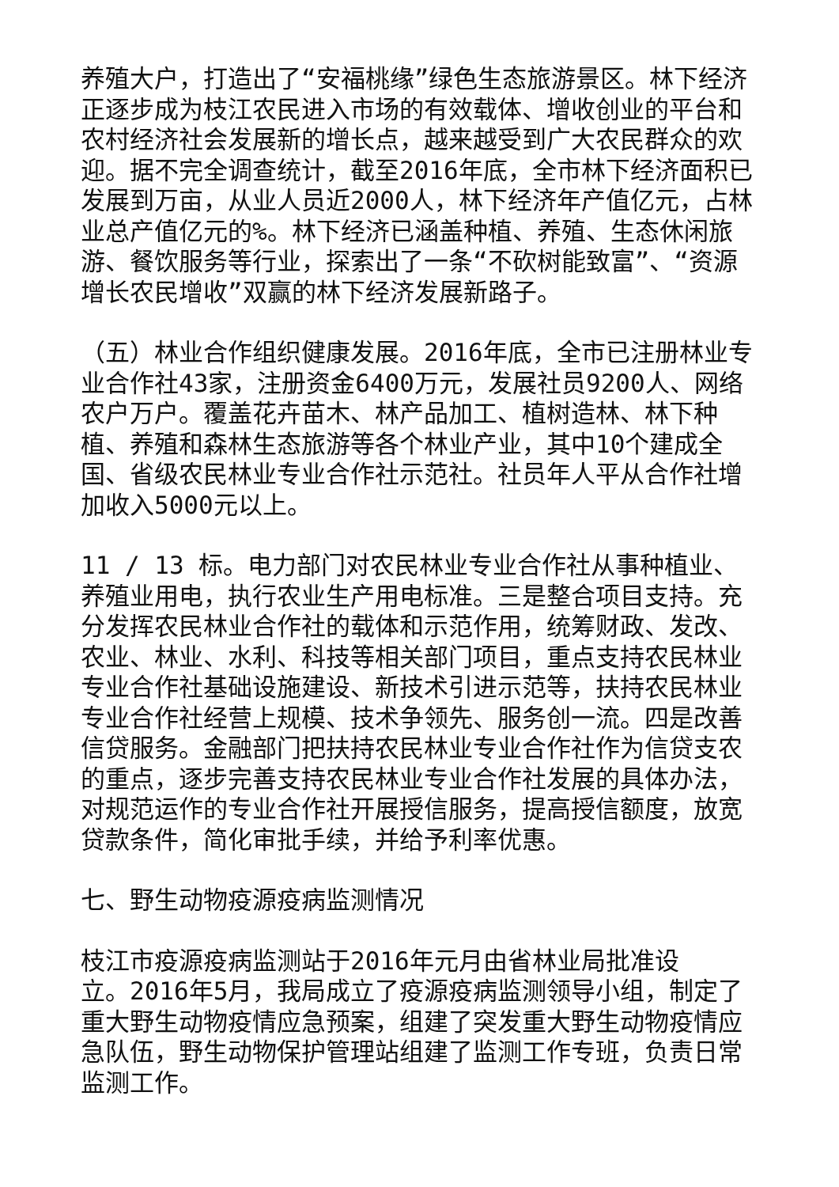养殖大户，打造出了“安福桃缘”绿色生态旅游景区。林下经济正逐步成为枝江农民进入市场的有效载体、增收创业的平台和农村经济社会发展新的增长点，越来越受到广大农民群众的欢迎。据不完全调查统计，截至2016年底，全市林下经济面积已发展到万亩，从业人员近2000人，林下经济年产值亿元，占林业总产值亿元的%。林下经济已涵盖种植、养殖、生态休闲旅游、餐饮服务等行业，探索出了一条“不砍树能致富”、“资源增长农民增收”双赢的林下经济发展新路子。
（五）林业合作组织健康发展。2016年底，全市已注册林业专业合作社43家，注册资金6400万元，发展社员9200人、网络农户万户。覆盖花卉苗木、林产品加工、植树造林、林下种植、养殖和森林生态旅游等各个林业产业，其中10个建成全国、省级农民林业专业合作社示范社。社员年人平从合作社增加收入5000元以上。
11 / 13 标。电力部门对农民林业专业合作社从事种植业、养殖业用电，执行农业生产用电标准。三是整合项目支持。充分发挥农民林业合作社的载体和示范作用，统筹财政、发改、农业、林业、水利、科技等相关部门项目，重点支持农民林业专业合作社基础设施建设、新技术引进示范等，扶持农民林业专业合作社经营上规模、技术争领先、服务创一流。四是改善信贷服务。金融部门把扶持农民林业专业合作社作为信贷支农的重点，逐步完善支持农民林业专业合作社发展的具体办法，对规范运作的专业合作社开展授信服务，提高授信额度，放宽贷款条件，简化审批手续，并给予利率优惠。
七、野生动物疫源疫病监测情况
枝江市疫源疫病监测站于2016年元月由省林业局批准设
立。2016年5月，我局成立了疫源疫病监测领导小组，制定了重大野生动物疫情应急预案，组建了突发重大野生动物疫情应急队伍，野生动物保护管理站组建了监测工作专班，负责日常监测工作。